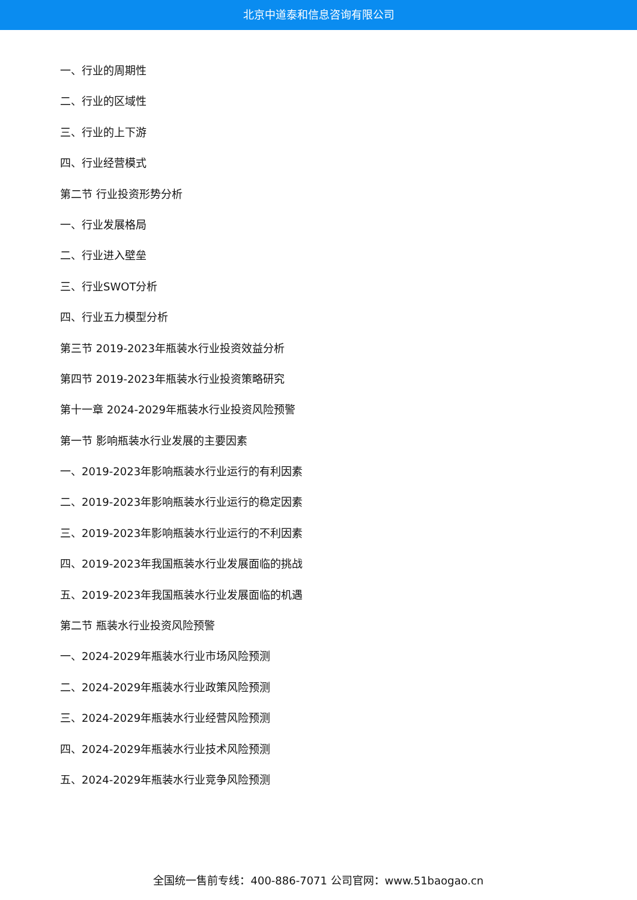北京中道泰和信息咨询有限公司
一、行业的周期性
二、行业的区域性
三、行业的上下游
四、行业经营模式
第二节 行业投资形势分析
一、行业发展格局
二、行业进入壁垒
三、行业SWOT分析
四、行业五力模型分析
第三节 2019-2023年瓶装水行业投资效益分析
第四节 2019-2023年瓶装水行业投资策略研究
第十一章 2024-2029年瓶装水行业投资风险预警
第一节 影响瓶装水行业发展的主要因素
一、2019-2023年影响瓶装水行业运行的有利因素
二、2019-2023年影响瓶装水行业运行的稳定因素
三、2019-2023年影响瓶装水行业运行的不利因素
四、2019-2023年我国瓶装水行业发展面临的挑战
五、2019-2023年我国瓶装水行业发展面临的机遇
第二节 瓶装水行业投资风险预警
一、2024-2029年瓶装水行业市场风险预测
二、2024-2029年瓶装水行业政策风险预测
三、2024-2029年瓶装水行业经营风险预测
四、2024-2029年瓶装水行业技术风险预测
五、2024-2029年瓶装水行业竞争风险预测
全国统一售前专线：400-886-7071 公司官网：www.51baogao.cn